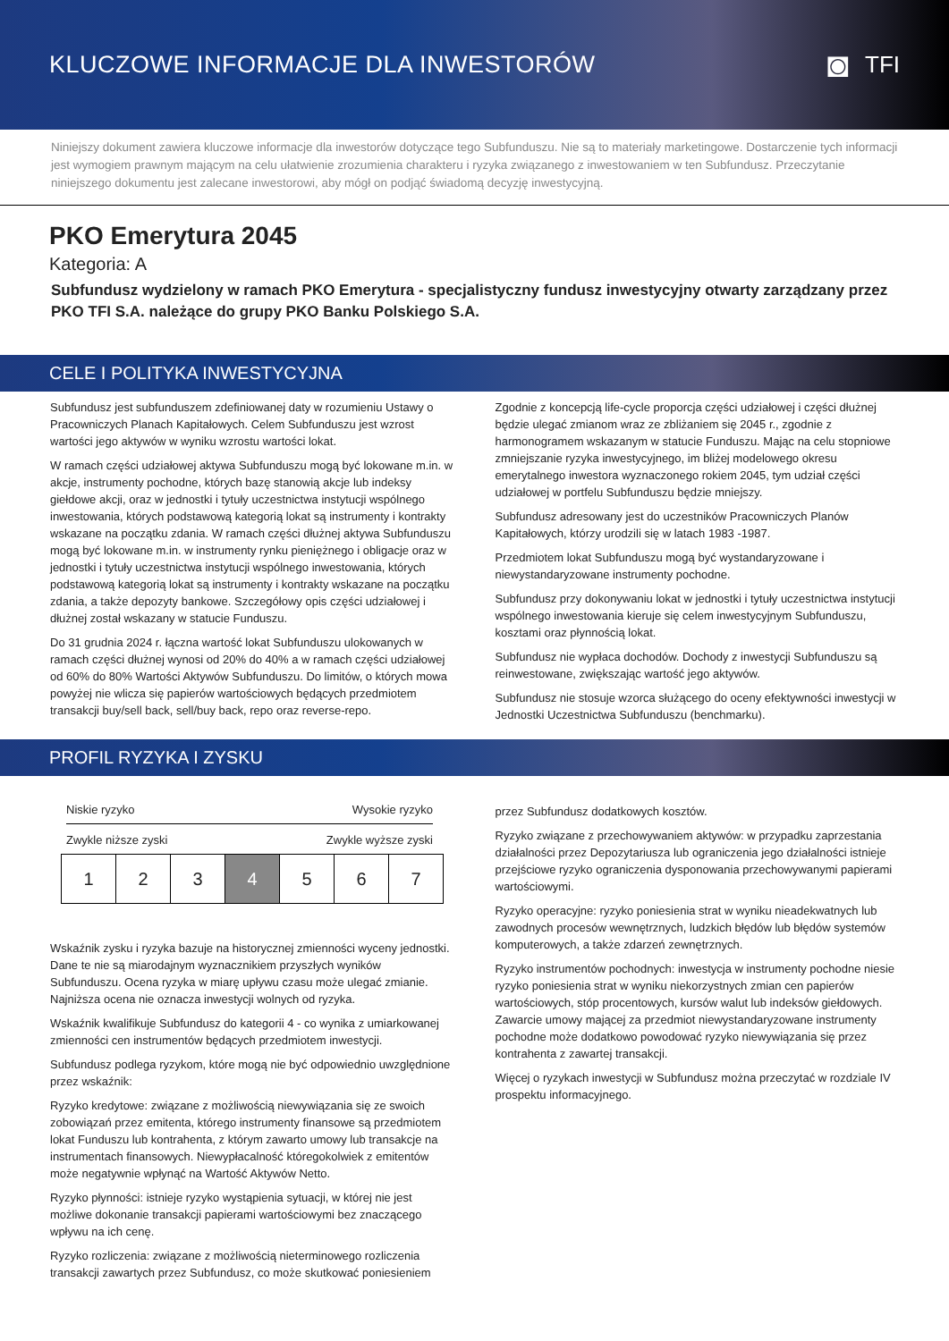KLUCZOWE INFORMACJE DLA INWESTORÓW
◙ TFI
Niniejszy dokument zawiera kluczowe informacje dla inwestorów dotyczące tego Subfunduszu. Nie są to materiały marketingowe. Dostarczenie tych informacji jest wymogiem prawnym mającym na celu ułatwienie zrozumienia charakteru i ryzyka związanego z inwestowaniem w ten Subfundusz. Przeczytanie niniejszego dokumentu jest zalecane inwestorowi, aby mógł on podjąć świadomą decyzję inwestycyjną.
PKO Emerytura 2045
Kategoria: A
Subfundusz wydzielony w ramach PKO Emerytura - specjalistyczny fundusz inwestycyjny otwarty zarządzany przez PKO TFI S.A. należące do grupy PKO Banku Polskiego S.A.
CELE I POLITYKA INWESTYCYJNA
Subfundusz jest subfunduszem zdefiniowanej daty w rozumieniu Ustawy o Pracowniczych Planach Kapitałowych. Celem Subfunduszu jest wzrost wartości jego aktywów w wyniku wzrostu wartości lokat.
W ramach części udziałowej aktywa Subfunduszu mogą być lokowane m.in. w akcje, instrumenty pochodne, których bazę stanowią akcje lub indeksy giełdowe akcji, oraz w jednostki i tytuły uczestnictwa instytucji wspólnego inwestowania, których podstawową kategorią lokat są instrumenty i kontrakty wskazane na początku zdania. W ramach części dłużnej aktywa Subfunduszu mogą być lokowane m.in. w instrumenty rynku pieniężnego i obligacje oraz w jednostki i tytuły uczestnictwa instytucji wspólnego inwestowania, których podstawową kategorią lokat są instrumenty i kontrakty wskazane na początku zdania, a także depozyty bankowe. Szczegółowy opis części udziałowej i dłużnej został wskazany w statucie Funduszu.
Do 31 grudnia 2024 r. łączna wartość lokat Subfunduszu ulokowanych w ramach części dłużnej wynosi od 20% do 40% a w ramach części udziałowej od 60% do 80% Wartości Aktywów Subfunduszu. Do limitów, o których mowa powyżej nie wlicza się papierów wartościowych będących przedmiotem transakcji buy/sell back, sell/buy back, repo oraz reverse-repo.
Zgodnie z koncepcją life-cycle proporcja części udziałowej i części dłużnej będzie ulegać zmianom wraz ze zbliżaniem się 2045 r., zgodnie z harmonogramem wskazanym w statucie Funduszu. Mając na celu stopniowe zmniejszanie ryzyka inwestycyjnego, im bliżej modelowego okresu emerytalnego inwestora wyznaczonego rokiem 2045, tym udział części udziałowej w portfelu Subfunduszu będzie mniejszy.
Subfundusz adresowany jest do uczestników Pracowniczych Planów Kapitałowych, którzy urodzili się w latach 1983 -1987.
Przedmiotem lokat Subfunduszu mogą być wystandaryzowane i niewystandaryzowane instrumenty pochodne.
Subfundusz przy dokonywaniu lokat w jednostki i tytuły uczestnictwa instytucji wspólnego inwestowania kieruje się celem inwestycyjnym Subfunduszu, kosztami oraz płynnością lokat.
Subfundusz nie wypłaca dochodów. Dochody z inwestycji Subfunduszu są reinwestowane, zwiększając wartość jego aktywów.
Subfundusz nie stosuje wzorca służącego do oceny efektywności inwestycji w Jednostki Uczestnictwa Subfunduszu (benchmarku).
PROFIL RYZYKA I ZYSKU
Niskie ryzyko Wysokie ryzyko
Zwykle niższe zyski Zwykle wyższe zyski
| 1 | 2 | 3 | 4 | 5 | 6 | 7 |
Wskaźnik zysku i ryzyka bazuje na historycznej zmienności wyceny jednostki. Dane te nie są miarodajnym wyznacznikiem przyszłych wyników Subfunduszu. Ocena ryzyka w miarę upływu czasu może ulegać zmianie. Najniższa ocena nie oznacza inwestycji wolnych od ryzyka.
Wskaźnik kwalifikuje Subfundusz do kategorii 4 - co wynika z umiarkowanej zmienności cen instrumentów będących przedmiotem inwestycji.
Subfundusz podlega ryzykom, które mogą nie być odpowiednio uwzględnione przez wskaźnik:
Ryzyko kredytowe: związane z możliwością niewywiązania się ze swoich zobowiązań przez emitenta, którego instrumenty finansowe są przedmiotem lokat Funduszu lub kontrahenta, z którym zawarto umowy lub transakcje na instrumentach finansowych. Niewypłacalność któregokolwiek z emitentów może negatywnie wpłynąć na Wartość Aktywów Netto.
Ryzyko płynności: istnieje ryzyko wystąpienia sytuacji, w której nie jest możliwe dokonanie transakcji papierami wartościowymi bez znaczącego wpływu na ich cenę.
Ryzyko rozliczenia: związane z możliwością nieterminowego rozliczenia transakcji zawartych przez Subfundusz, co może skutkować poniesieniem
przez Subfundusz dodatkowych kosztów.
Ryzyko związane z przechowywaniem aktywów: w przypadku zaprzestania działalności przez Depozytariusza lub ograniczenia jego działalności istnieje przejściowe ryzyko ograniczenia dysponowania przechowywanymi papierami wartościowymi.
Ryzyko operacyjne: ryzyko poniesienia strat w wyniku nieadekwatnych lub zawodnych procesów wewnętrznych, ludzkich błędów lub błędów systemów komputerowych, a także zdarzeń zewnętrznych.
Ryzyko instrumentów pochodnych: inwestycja w instrumenty pochodne niesie ryzyko poniesienia strat w wyniku niekorzystnych zmian cen papierów wartościowych, stóp procentowych, kursów walut lub indeksów giełdowych. Zawarcie umowy mającej za przedmiot niewystandaryzowane instrumenty pochodne może dodatkowo powodować ryzyko niewywiązania się przez kontrahenta z zawartej transakcji.
Więcej o ryzykach inwestycji w Subfundusz można przeczytać w rozdziale IV prospektu informacyjnego.